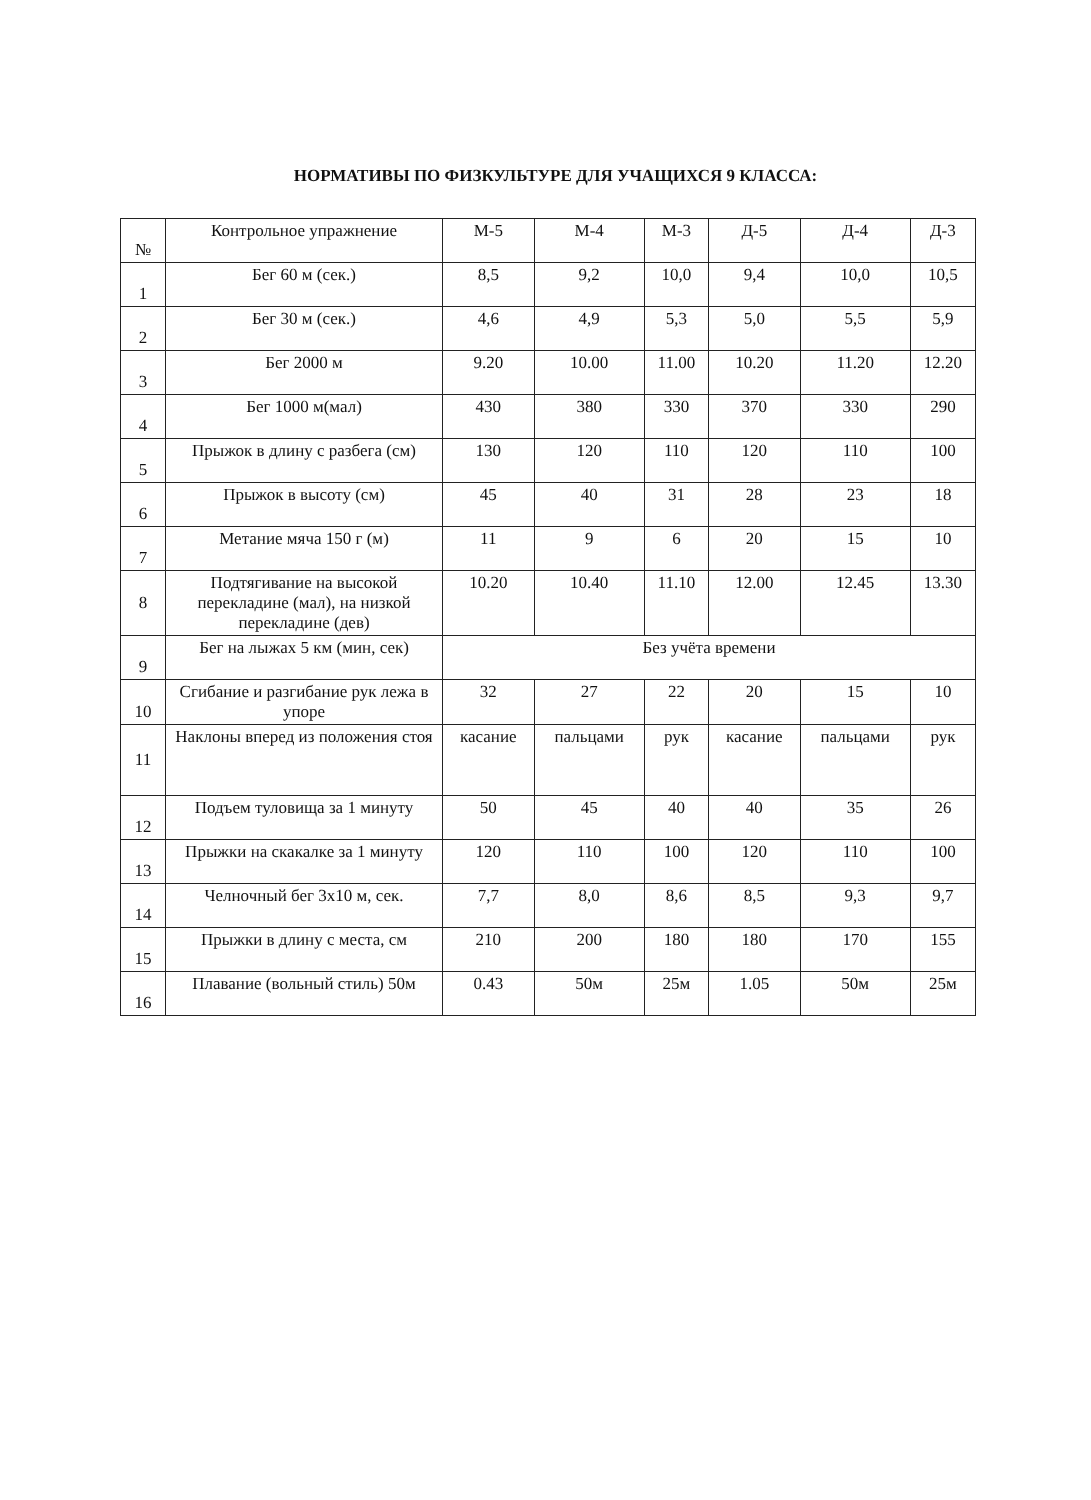НОРМАТИВЫ ПО ФИЗКУЛЬТУРЕ ДЛЯ УЧАЩИХСЯ 9 КЛАССА:
| № | Контрольное упражнение | М-5 | М-4 | М-3 | Д-5 | Д-4 | Д-3 |
| 1 | Бег 60 м (сек.) | 8,5 | 9,2 | 10,0 | 9,4 | 10,0 | 10,5 |
| 2 | Бег 30 м (сек.) | 4,6 | 4,9 | 5,3 | 5,0 | 5,5 | 5,9 |
| 3 | Бег 2000 м | 9.20 | 10.00 | 11.00 | 10.20 | 11.20 | 12.20 |
| 4 | Бег 1000 м(мал) | 430 | 380 | 330 | 370 | 330 | 290 |
| 5 | Прыжок в длину с разбега (см) | 130 | 120 | 110 | 120 | 110 | 100 |
| 6 | Прыжок в высоту (см) | 45 | 40 | 31 | 28 | 23 | 18 |
| 7 | Метание мяча 150 г (м) | 11 | 9 | 6 | 20 | 15 | 10 |
| 8 | Подтягивание на высокой перекладине (мал), на низкой перекладине (дев) | 10.20 | 10.40 | 11.10 | 12.00 | 12.45 | 13.30 |
| 9 | Бег на лыжах 5 км (мин, сек) | Без учёта времени | | | | | |
| 10 | Сгибание и разгибание рук лежа в упоре | 32 | 27 | 22 | 20 | 15 | 10 |
| 11 | Наклоны вперед из положения стоя | касание | пальцами | рук | касание | пальцами | рук |
| 12 | Подъем туловища за 1 минуту | 50 | 45 | 40 | 40 | 35 | 26 |
| 13 | Прыжки на скакалке за 1 минуту | 120 | 110 | 100 | 120 | 110 | 100 |
| 14 | Челночный бег 3х10 м, сек. | 7,7 | 8,0 | 8,6 | 8,5 | 9,3 | 9,7 |
| 15 | Прыжки в длину с места, см | 210 | 200 | 180 | 180 | 170 | 155 |
| 16 | Плавание (вольный стиль) 50м | 0.43 | 50м | 25м | 1.05 | 50м | 25м |